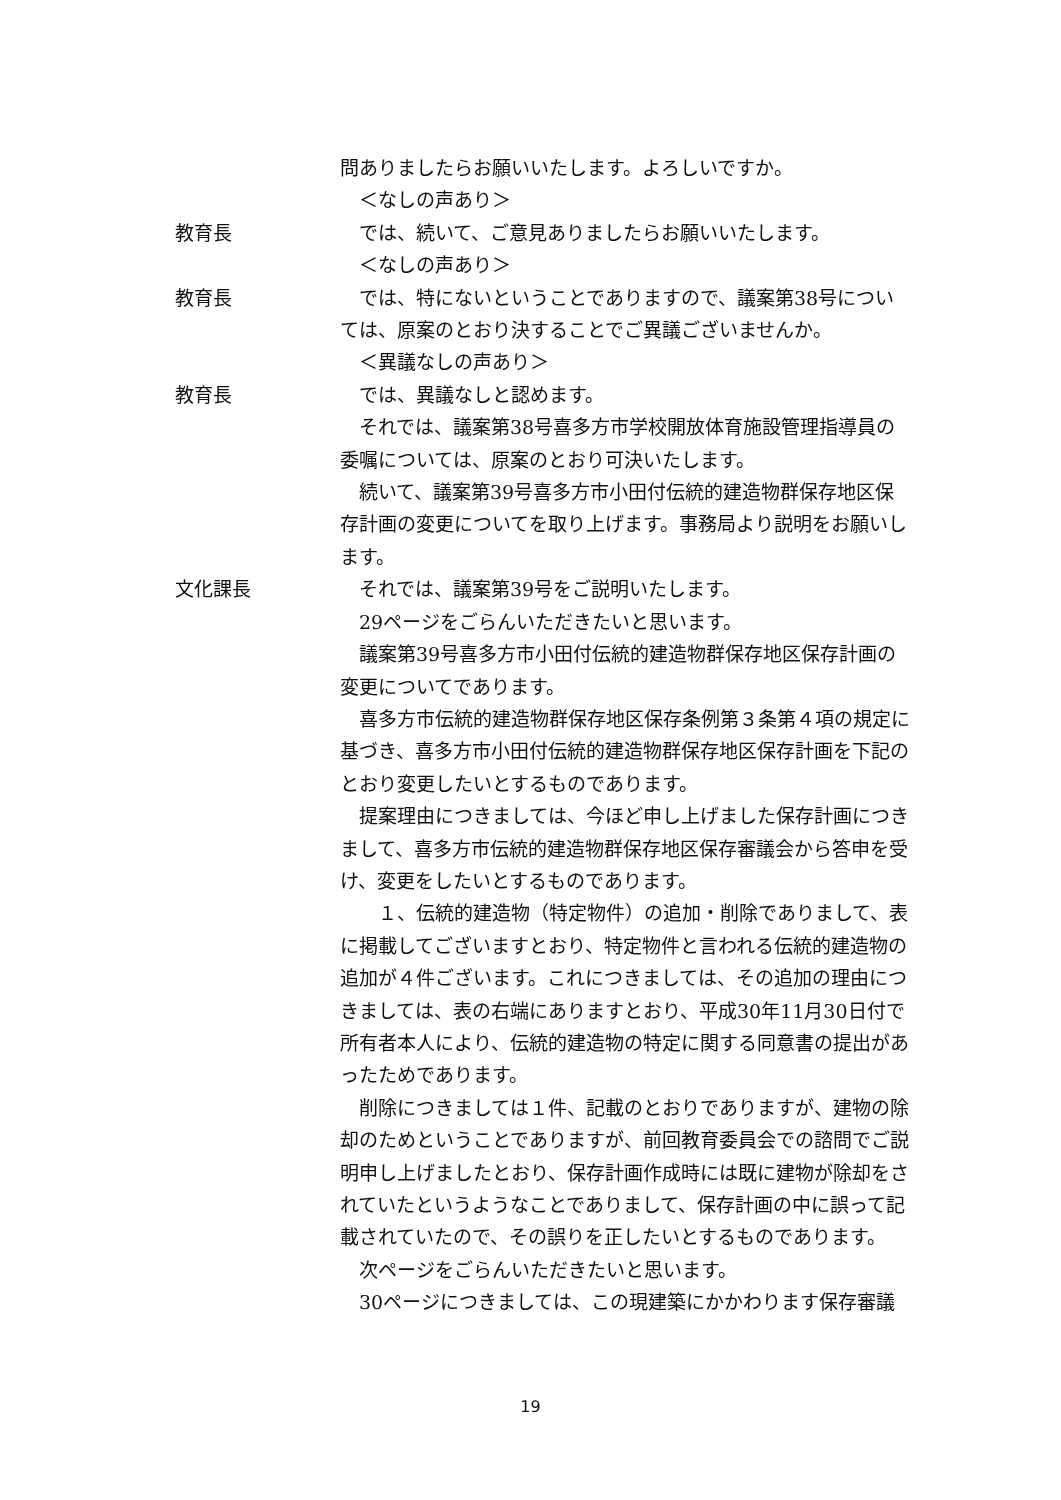問ありましたらお願いいたします。よろしいですか。
＜なしの声あり＞
教育長 では、続いて、ご意見ありましたらお願いいたします。
＜なしの声あり＞
教育長 では、特にないということでありますので、議案第38号については、原案のとおり決することでご異議ございませんか。
＜異議なしの声あり＞
教育長 では、異議なしと認めます。
それでは、議案第38号喜多方市学校開放体育施設管理指導員の委嘱については、原案のとおり可決いたします。
続いて、議案第39号喜多方市小田付伝統的建造物群保存地区保存計画の変更についてを取り上げます。事務局より説明をお願いします。
文化課長 それでは、議案第39号をご説明いたします。
29ページをごらんいただきたいと思います。
議案第39号喜多方市小田付伝統的建造物群保存地区保存計画の変更についてであります。
喜多方市伝統的建造物群保存地区保存条例第３条第４項の規定に基づき、喜多方市小田付伝統的建造物群保存地区保存計画を下記のとおり変更したいとするものであります。
提案理由につきましては、今ほど申し上げました保存計画につきまして、喜多方市伝統的建造物群保存地区保存審議会から答申を受け、変更をしたいとするものであります。
　１、伝統的建造物（特定物件）の追加・削除でありまして、表に掲載してございますとおり、特定物件と言われる伝統的建造物の追加が４件ございます。これにつきましては、その追加の理由につきましては、表の右端にありますとおり、平成30年11月30日付で所有者本人により、伝統的建造物の特定に関する同意書の提出があったためであります。
削除につきましては１件、記載のとおりでありますが、建物の除却のためということでありますが、前回教育委員会での諮問でご説明申し上げましたとおり、保存計画作成時には既に建物が除却をされていたというようなことでありまして、保存計画の中に誤って記載されていたので、その誤りを正したいとするものであります。
次ページをごらんいただきたいと思います。
30ページにつきましては、この現建築にかかわります保存審議
19